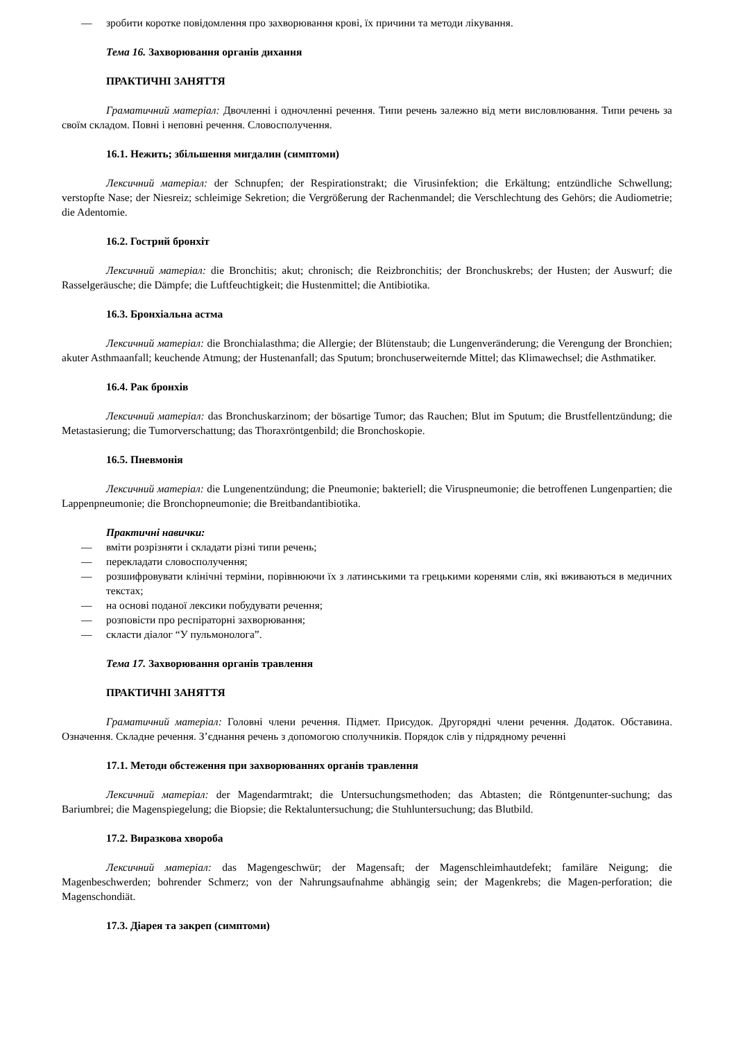— зробити коротке повідомлення про захворювання крові, їх причини та методи лікування.
Тема 16. Захворювання органів дихання
ПРАКТИЧНІ ЗАНЯТТЯ
Граматичний матеріал: Двочленні і одночленні речення. Типи речень залежно від мети висловлювання. Типи речень за своїм складом. Повні і неповні речення. Словосполучення.
16.1. Нежить; збільшення мигдалин (симптоми)
Лексичний матеріал: der Schnupfen; der Respirationstrakt; die Virusinfektion; die Erkältung; entzündliche Schwellung; verstopfte Nase; der Niesreiz; schleimige Sekretion; die Vergrößerung der Rachenmandel; die Verschlechtung des Gehörs; die Audiometrie; die Adentomie.
16.2. Гострий бронхіт
Лексичний матеріал: die Bronchitis; akut; chronisch; die Reizbronchitis; der Bronchuskrebs; der Husten; der Auswurf; die Rasselgeräusche; die Dämpfe; die Luftfeuchtigkeit; die Hustenmittel; die Antibiotika.
16.3. Бронхіальна астма
Лексичний матеріал: die Bronchialasthma; die Allergie; der Blütenstaub; die Lungenveränderung; die Verengung der Bronchien; akuter Asthmaanfall; keuchende Atmung; der Hustenanfall; das Sputum; bronchuserweiternde Mittel; das Klimawechsel; die Asthmatiker.
16.4. Рак бронхів
Лексичний матеріал: das Bronchuskarzinom; der bösartige Tumor; das Rauchen; Blut im Sputum; die Brustfellentzündung; die Metastasierung; die Tumorverschattung; das Thoraxröntgenbild; die Bronchoskopie.
16.5. Пневмонія
Лексичний матеріал: die Lungenentzündung; die Pneumonie; bakteriell; die Viruspneumonie; die betroffenen Lungenpartien; die Lappenpneumonie; die Bronchopneumonie; die Breitbandantibiotika.
Практичні навички:
— вміти розрізняти і складати різні типи речень;
— перекладати словосполучення;
— розшифровувати клінічні терміни, порівнюючи їх з латинськими та грецькими коренями слів, які вживаються в медичних текстах;
— на основі поданої лексики побудувати речення;
— розповісти про респіраторні захворювання;
— скласти діалог “У пульмонолога”.
Тема 17. Захворювання органів травлення
ПРАКТИЧНІ ЗАНЯТТЯ
Граматичний матеріал: Головні члени речення. Підмет. Присудок. Другорядні члени речення. Додаток. Обставина. Означення. Складне речення. З’єднання речень з допомогою сполучників. Порядок слів у підрядному реченні
17.1. Методи обстеження при захворюваннях органів травлення
Лексичний матеріал: der Magendarmtrakt; die Untersuchungsmethoden; das Abtasten; die Röntgenunter-suchung; das Bariumbrei; die Magenspiegelung; die Biopsie; die Rektaluntersuchung; die Stuhluntersuchung; das Blutbild.
17.2. Виразкова хвороба
Лексичний матеріал: das Magengeschwür; der Magensaft; der Magenschleimhautdefekt; familäre Neigung; die Magenbeschwerden; bohrender Schmerz; von der Nahrungsaufnahme abhängig sein; der Magenkrebs; die Magen-perforation; die Magenschondiät.
17.3. Діарея та закреп (симптоми)